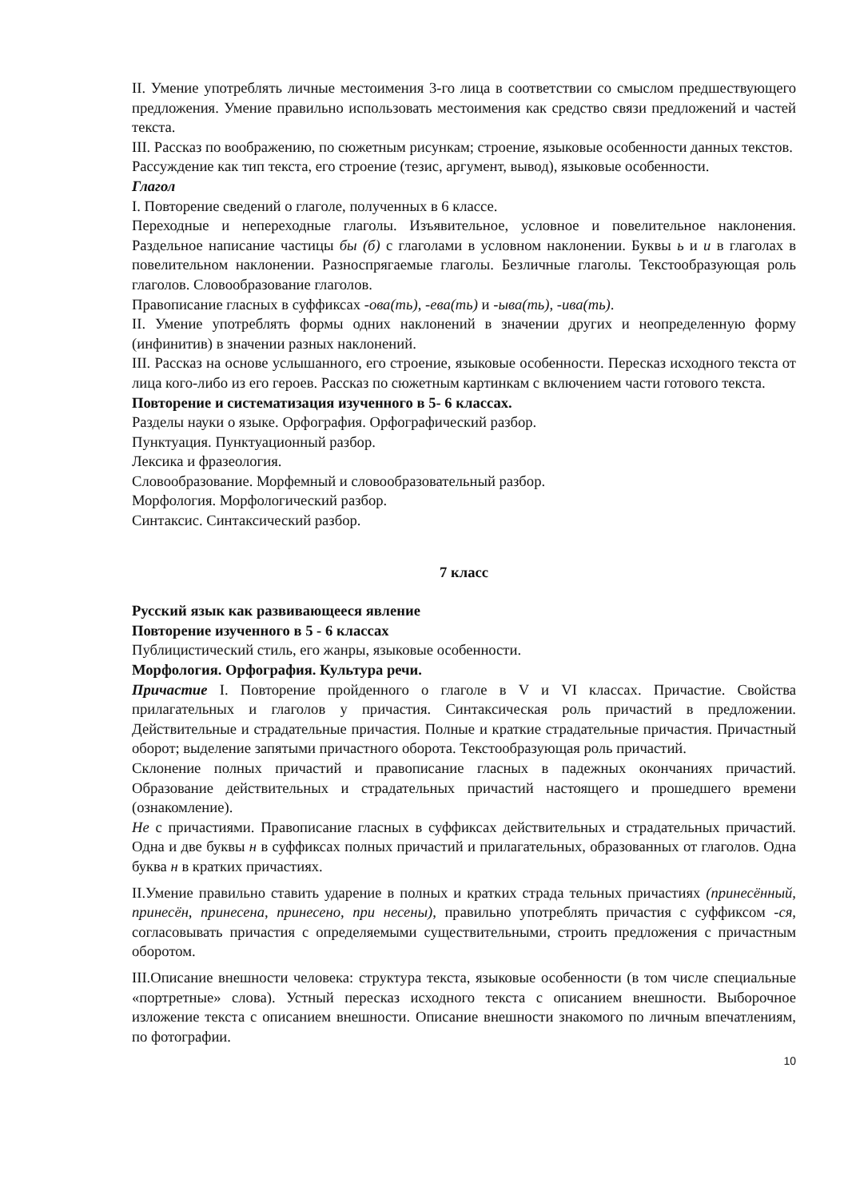II. Умение употреблять личные местоимения 3-го лица в соответствии со смыслом предшествующего предложения. Умение правильно использовать местоимения как средство связи предложений и частей текста.
III. Рассказ по воображению, по сюжетным рисункам; строение, языковые особенности данных текстов.
Рассуждение как тип текста, его строение (тезис, аргумент, вывод), языковые особенности.
Глагол
I. Повторение сведений о глаголе, полученных в 6 классе.
Переходные и непереходные глаголы. Изъявительное, условное и повелительное наклонения. Раздельное написание частицы бы (б) с глаголами в условном наклонении. Буквы ь и и в глаголах в повелительном наклонении. Разноспрягаемые глаголы. Безличные глаголы. Текстообразующая роль глаголов. Словообразование глаголов.
Правописание гласных в суффиксах -ова(ть), -ева(ть) и -ыва(ть), -ива(ть).
II. Умение употреблять формы одних наклонений в значении других и неопределенную форму (инфинитив) в значении разных наклонений.
III. Рассказ на основе услышанного, его строение, языковые особенности. Пересказ исходного текста от лица кого-либо из его героев. Рассказ по сюжетным картинкам с включением части готового текста.
Повторение и систематизация изученного в 5- 6 классах.
Разделы науки о языке. Орфография. Орфографический разбор.
Пунктуация. Пунктуационный разбор.
Лексика и фразеология.
Словообразование. Морфемный и словообразовательный разбор.
Морфология. Морфологический разбор.
Синтаксис. Синтаксический разбор.
7 класс
Русский язык как развивающееся явление
Повторение изученного в 5 - 6 классах
Публицистический стиль, его жанры, языковые особенности.
Морфология. Орфография. Культура речи.
Причастие I. Повторение пройденного о глаголе в V и VI классах. Причастие. Свойства прилагательных и глаголов у причастия. Синтаксическая роль причастий в предложении. Действительные и страдательные причастия. Полные и краткие страдательные причастия. Причастный оборот; выделение запятыми причастного оборота. Текстообразующая роль причастий.
Склонение полных причастий и правописание гласных в падежных окончаниях причастий. Образование действительных и страдательных причастий настоящего и прошедшего времени (ознакомление).
Не с причастиями. Правописание гласных в суффиксах действительных и страдательных причастий. Одна и две буквы н в суффиксах полных причастий и прилагательных, образованных от глаголов. Одна буква н в кратких причастиях.
II.Умение правильно ставить ударение в полных и кратких страда тельных причастиях (принесённый, принесён, принесена, принесено, при несены), правильно употреблять причастия с суффиксом -ся, согласовывать причастия с определяемыми существительными, строить предложения с причастным оборотом.
III.Описание внешности человека: структура текста, языковые особенности (в том числе специальные «портретные» слова). Устный пересказ исходного текста с описанием внешности. Выборочное изложение текста с описанием внешности. Описание внешности знакомого по личным впечатлениям, по фотографии.
10